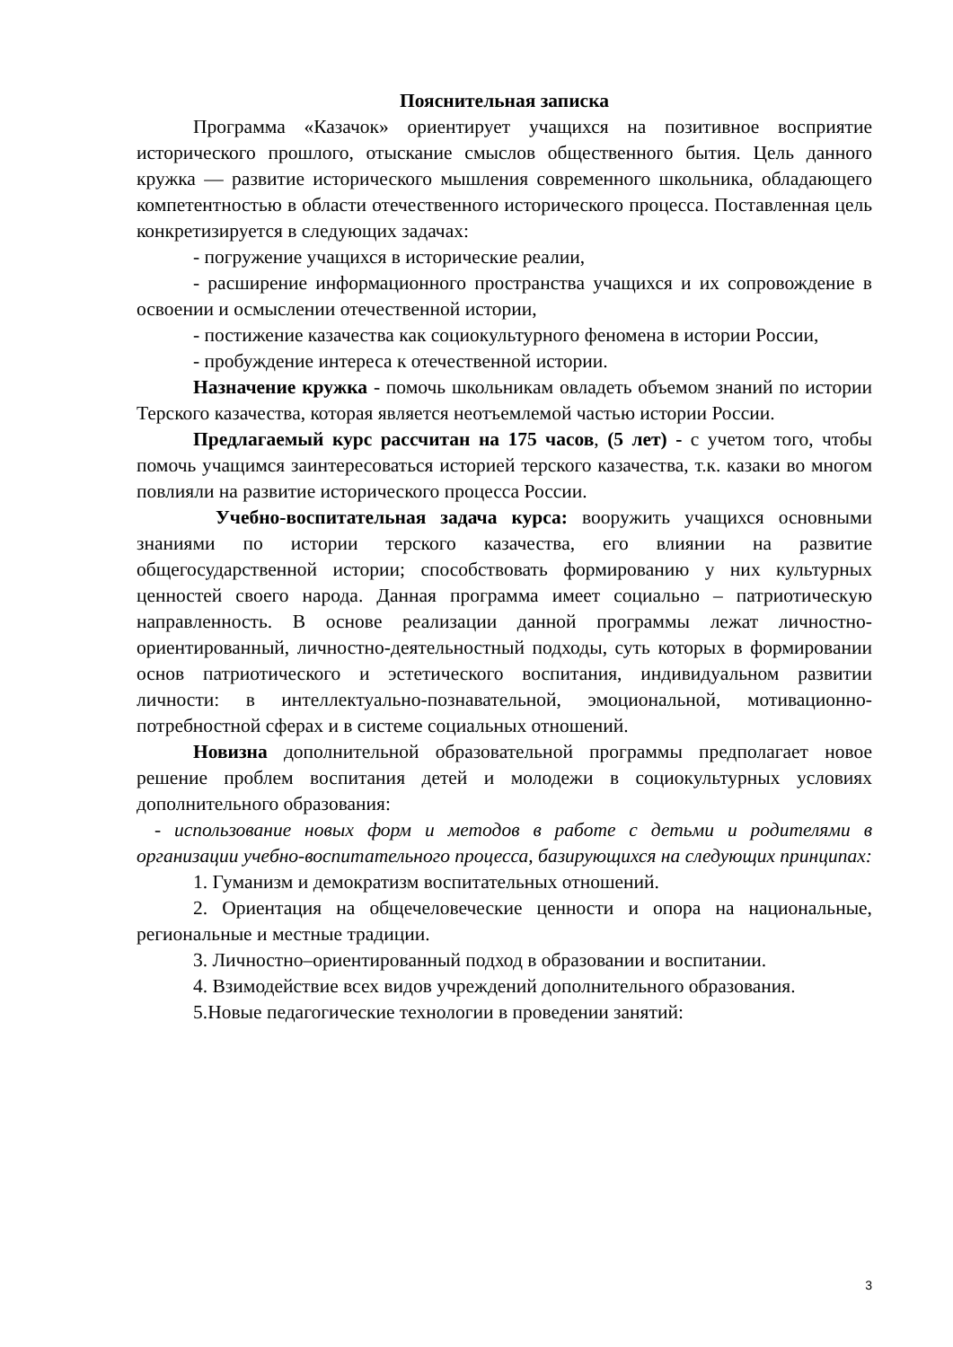Пояснительная записка
Программа «Казачок» ориентирует учащихся на позитивное восприятие исторического прошлого, отыскание смыслов общественного бытия. Цель данного кружка — развитие исторического мышления современного школьника, обладающего компетентностью в области отечественного исторического процесса. Поставленная цель конкретизируется в следующих задачах:
- погружение учащихся в исторические реалии,
- расширение информационного пространства учащихся и их сопровождение в освоении и осмыслении отечественной истории,
- постижение казачества как социокультурного феномена в истории России,
- пробуждение интереса к отечественной истории.
Назначение кружка - помочь школьникам овладеть объемом знаний по истории Терского казачества, которая является неотъемлемой частью истории России.
Предлагаемый курс рассчитан на 175 часов, (5 лет) - с учетом того, чтобы помочь учащимся заинтересоваться историей терского казачества, т.к. казаки во многом повлияли на развитие исторического процесса России.
Учебно-воспитательная задача курса: вооружить учащихся основными знаниями по истории терского казачества, его влиянии на развитие общегосударственной истории; способствовать формированию у них культурных ценностей своего народа. Данная программа имеет социально – патриотическую направленность. В основе реализации данной программы лежат личностно-ориентированный, личностно-деятельностный подходы, суть которых в формировании основ патриотического и эстетического воспитания, индивидуальном развитии личности: в интеллектуально-познавательной, эмоциональной, мотивационно-потребностной сферах и в системе социальных отношений.
Новизна дополнительной образовательной программы предполагает новое решение проблем воспитания детей и молодежи в социокультурных условиях дополнительного образования:
- использование новых форм и методов в работе с детьми и родителями в организации учебно-воспитательного процесса, базирующихся на следующих принципах:
1. Гуманизм и демократизм воспитательных отношений.
2. Ориентация на общечеловеческие ценности и опора на национальные, региональные и местные традиции.
3. Личностно–ориентированный подход в образовании и воспитании.
4. Взимодействие всех видов учреждений дополнительного образования.
5.Новые педагогические технологии в проведении занятий:
3